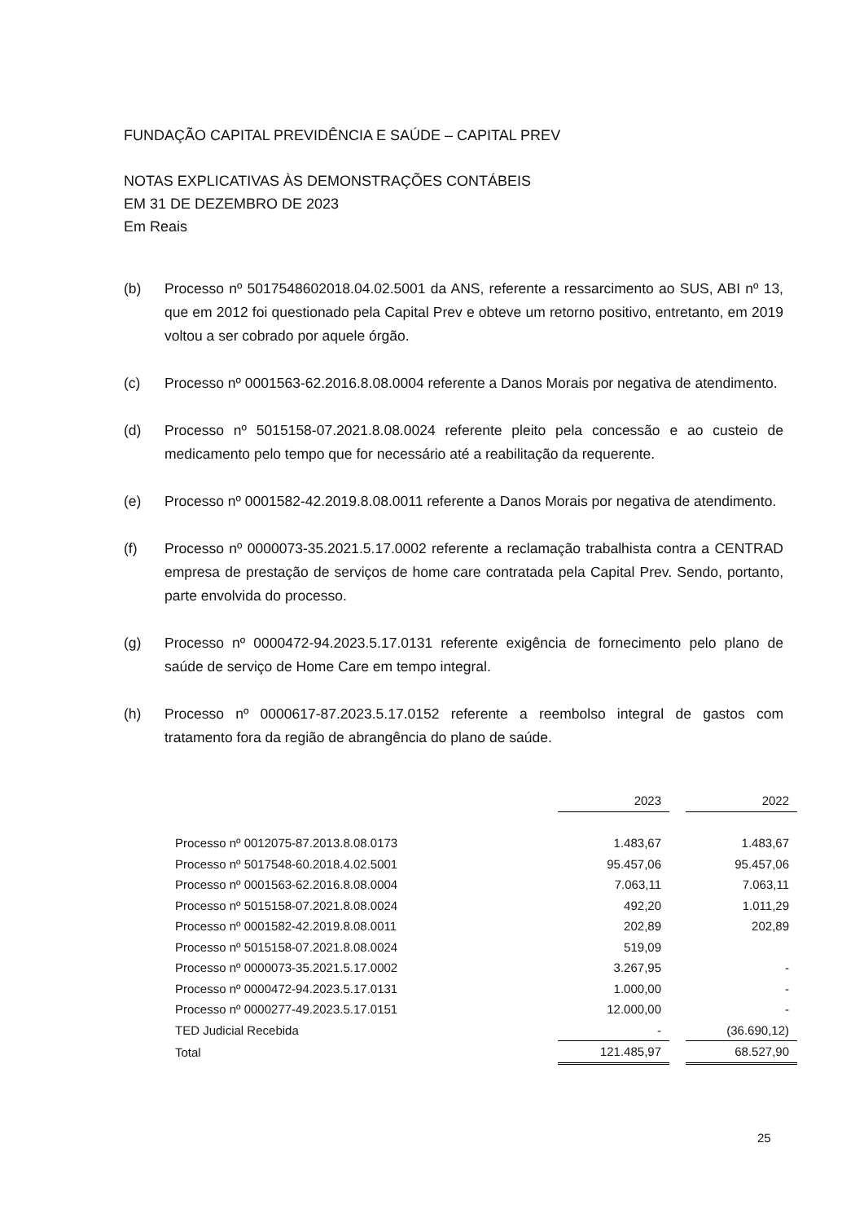FUNDAÇÃO CAPITAL PREVIDÊNCIA E SAÚDE – CAPITAL PREV
NOTAS EXPLICATIVAS ÀS DEMONSTRAÇÕES CONTÁBEIS
EM 31 DE DEZEMBRO DE 2023
Em Reais
(b) Processo nº 5017548602018.04.02.5001 da ANS, referente a ressarcimento ao SUS, ABI nº 13, que em 2012 foi questionado pela Capital Prev e obteve um retorno positivo, entretanto, em 2019 voltou a ser cobrado por aquele órgão.
(c) Processo nº 0001563-62.2016.8.08.0004 referente a Danos Morais por negativa de atendimento.
(d) Processo nº 5015158-07.2021.8.08.0024 referente pleito pela concessão e ao custeio de medicamento pelo tempo que for necessário até a reabilitação da requerente.
(e) Processo nº 0001582-42.2019.8.08.0011 referente a Danos Morais por negativa de atendimento.
(f) Processo nº 0000073-35.2021.5.17.0002 referente a reclamação trabalhista contra a CENTRAD empresa de prestação de serviços de home care contratada pela Capital Prev. Sendo, portanto, parte envolvida do processo.
(g) Processo nº 0000472-94.2023.5.17.0131 referente exigência de fornecimento pelo plano de saúde de serviço de Home Care em tempo integral.
(h) Processo nº 0000617-87.2023.5.17.0152 referente a reembolso integral de gastos com tratamento fora da região de abrangência do plano de saúde.
| | 2023 | | 2022 |
| --- | --- | --- | --- |
| Processo nº 0012075-87.2013.8.08.0173 | 1.483,67 | | 1.483,67 |
| Processo nº 5017548-60.2018.4.02.5001 | 95.457,06 | | 95.457,06 |
| Processo nº 0001563-62.2016.8.08.0004 | 7.063,11 | | 7.063,11 |
| Processo nº 5015158-07.2021.8.08.0024 | 492,20 | | 1.011,29 |
| Processo nº 0001582-42.2019.8.08.0011 | 202,89 | | 202,89 |
| Processo nº 5015158-07.2021.8.08.0024 | 519,09 | | |
| Processo nº 0000073-35.2021.5.17.0002 | 3.267,95 | | - |
| Processo nº 0000472-94.2023.5.17.0131 | 1.000,00 | | - |
| Processo nº 0000277-49.2023.5.17.0151 | 12.000,00 | | - |
| TED Judicial Recebida | - | | (36.690,12) |
| Total | 121.485,97 | | 68.527,90 |
25